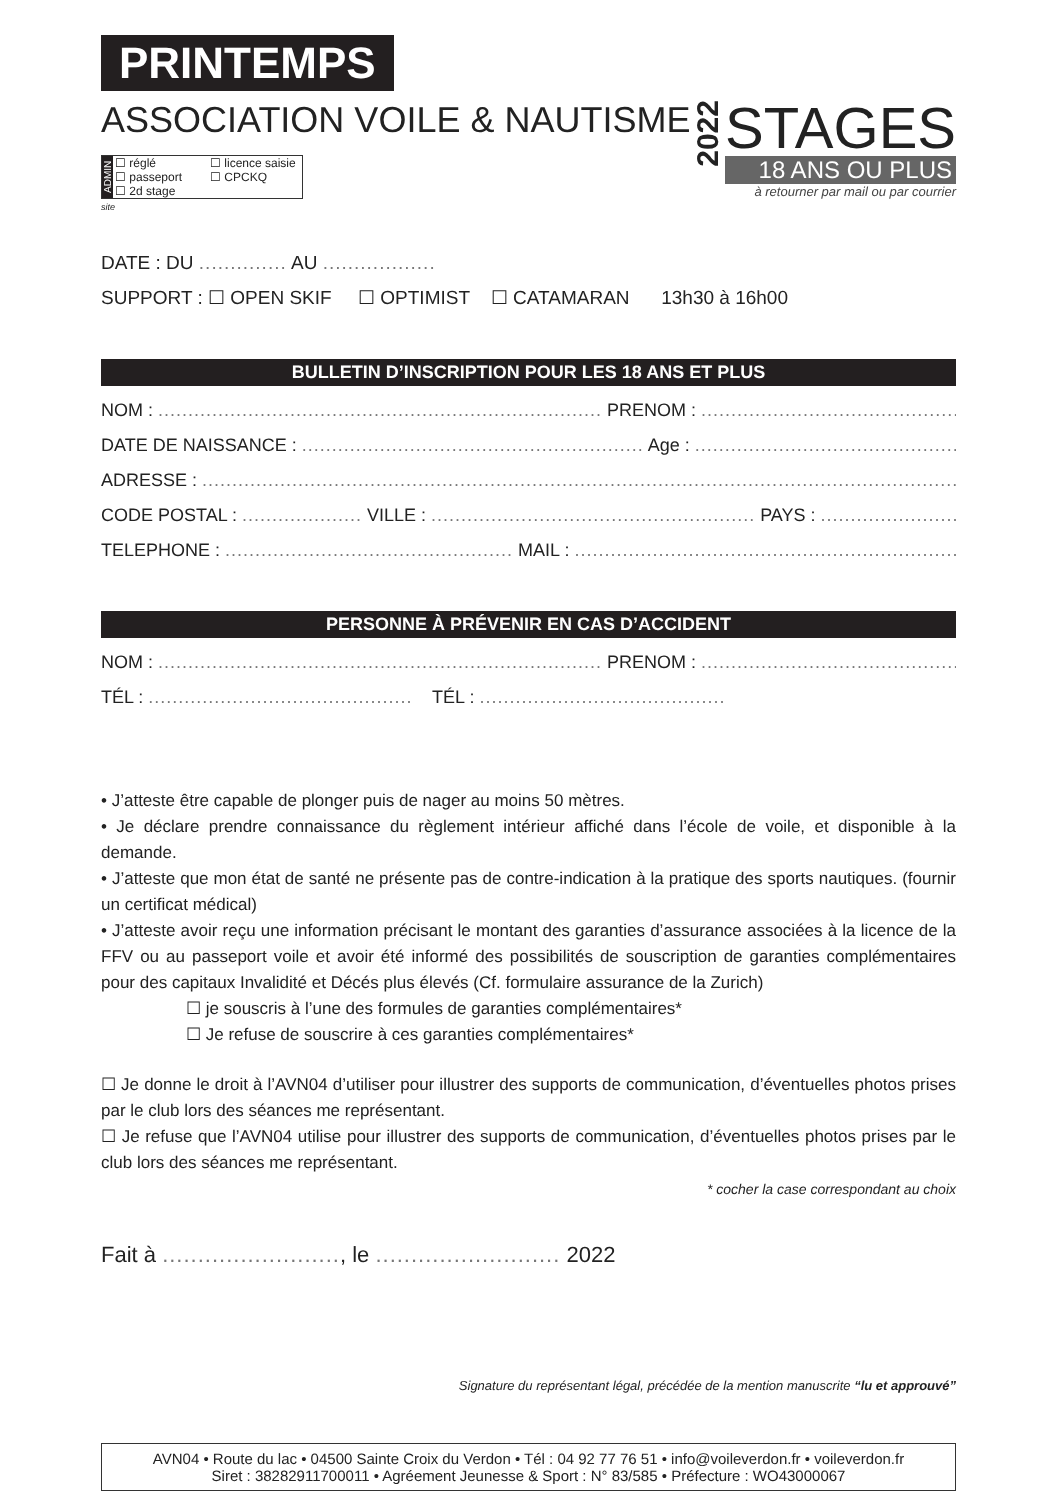PRINTEMPS
ASSOCIATION VOILE & NAUTISME
ADMIN
☐ réglé ☐ licence saisie ☐ passeport ☐ CPCKQ ☐ 2d stage
site
2022
STAGES
18 ANS OU PLUS
à retourner par mail ou par courrier
DATE : DU .............. AU ..................
SUPPORT : ☐ OPEN SKIF ☐ OPTIMIST ☐ CATAMARAN 13h30 à 16h00
BULLETIN D’INSCRIPTION POUR LES 18 ANS ET PLUS
NOM : .......................................................................... PRENOM : ...................................................
DATE DE NAISSANCE : ......................................................... Age : ...................................................
ADRESSE : .....................................................................................................................................
CODE POSTAL : .................... VILLE : ...................................................... PAYS : ..............................
TELEPHONE : ................................................ MAIL : ..........................................................................
PERSONNE À PRÉVENIR EN CAS D’ACCIDENT
NOM : .......................................................................... PRENOM : ...................................................
TÉL : ............................................ TÉL : .........................................
• J’atteste être capable de plonger puis de nager au moins 50 mètres.
• Je déclare prendre connaissance du règlement intérieur affiché dans l’école de voile, et disponible à la demande.
• J’atteste que mon état de santé ne présente pas de contre-indication à la pratique des sports nautiques. (fournir un certificat médical)
• J’atteste avoir reçu une information précisant le montant des garanties d’assurance associées à la licence de la FFV ou au passeport voile et avoir été informé des possibilités de souscription de garanties complémentaires pour des capitaux Invalidité et Décés plus élevés (Cf. formulaire assurance de la Zurich)
☐ je souscris à l’une des formules de garanties complémentaires*
☐ Je refuse de souscrire à ces garanties complémentaires*
☐ Je donne le droit à l’AVN04 d’utiliser pour illustrer des supports de communication, d’éventuelles photos prises par le club lors des séances me représentant.
☐ Je refuse que l’AVN04 utilise pour illustrer des supports de communication, d’éventuelles photos prises par le club lors des séances me représentant.
* cocher la case correspondant au choix
Fait à ........................., le .......................... 2022
Signature du représentant légal, précédée de la mention manuscrite “lu et approuvé”
AVN04 • Route du lac • 04500 Sainte Croix du Verdon • Tél : 04 92 77 76 51 • info@voileverdon.fr • voileverdon.fr
Siret : 38282911700011 • Agréement Jeunesse & Sport : N° 83/585 • Préfecture : WO43000067